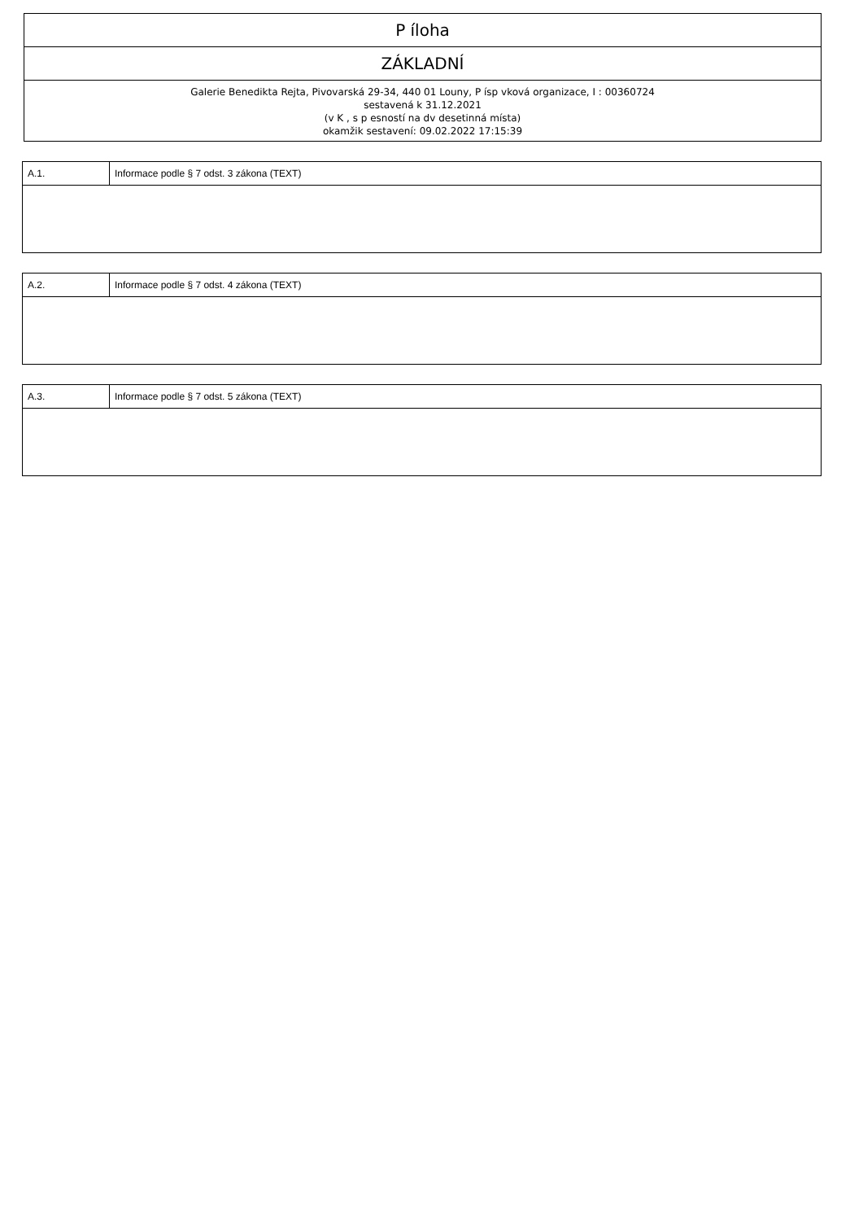P íloha
ZÁKLADNÍ
Galerie Benedikta Rejta, Pivovarská 29-34, 440 01 Louny, P ísp vková organizace, I : 00360724
sestavená k 31.12.2021
(v K , s p esností na dv desetinná místa)
okamžik sestavení: 09.02.2022 17:15:39
| A.1. | Informace podle § 7 odst. 3 zákona (TEXT) |
| A.2. | Informace podle § 7 odst. 4 zákona (TEXT) |
| A.3. | Informace podle § 7 odst. 5 zákona (TEXT) |